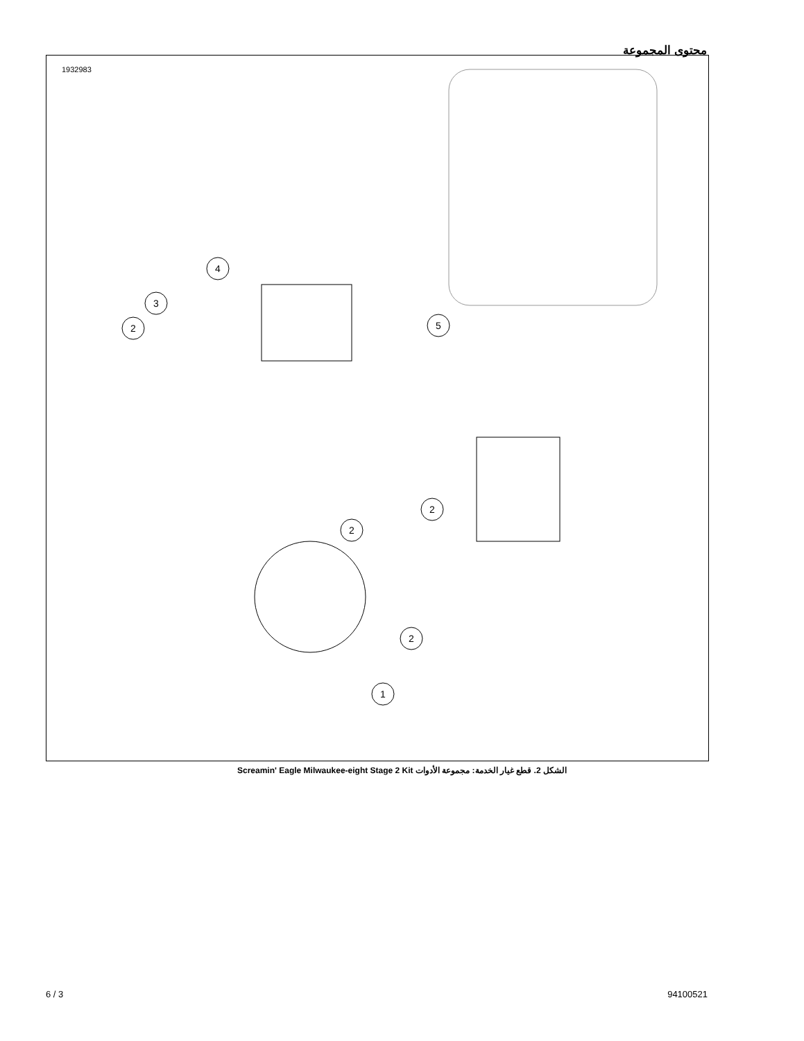محتوى المجموعة
1932983
4
3
2
5
2
2
2
1
الشكل 2. قطع غيار الخدمة: مجموعة الأدوات Screamin' Eagle Milwaukee-eight Stage 2 Kit
6 / 3 94100521